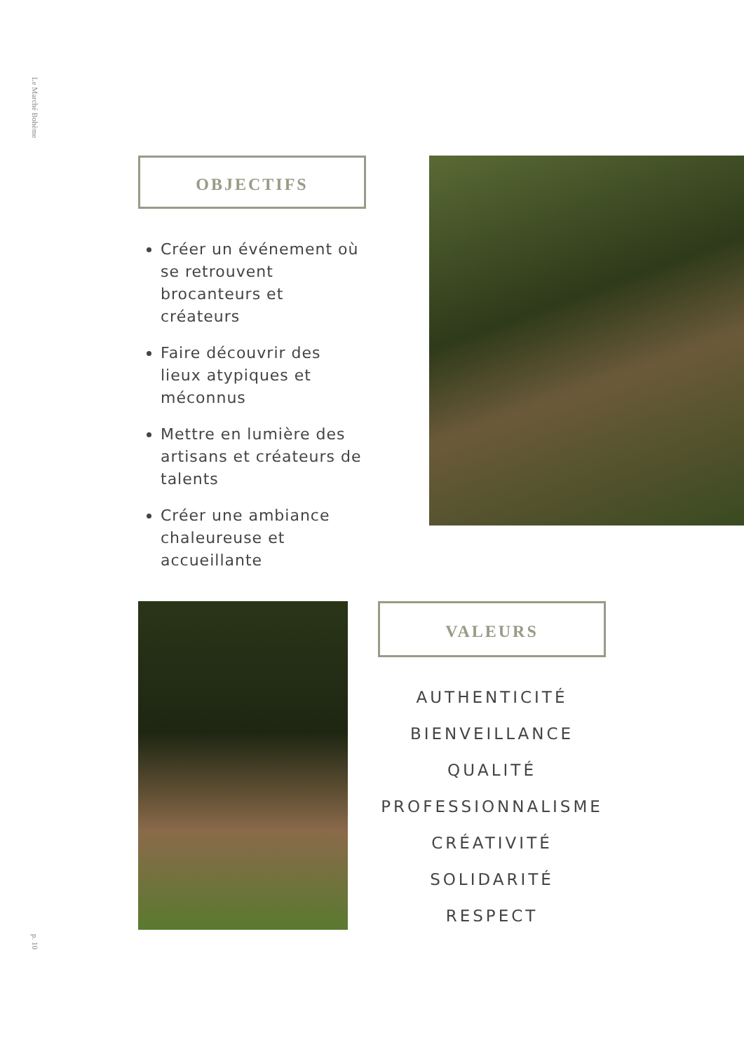Le Marché Bohème
OBJECTIFS
Créer un événement où se retrouvent brocanteurs et créateurs
Faire découvrir des lieux atypiques et méconnus
Mettre en lumière des artisans et créateurs de talents
Créer une ambiance chaleureuse et accueillante
VALEURS
AUTHENTICITÉ
BIENVEILLANCE
QUALITÉ
PROFESSIONNALISME
CRÉATIVITÉ
SOLIDARITÉ
RESPECT
p. 10